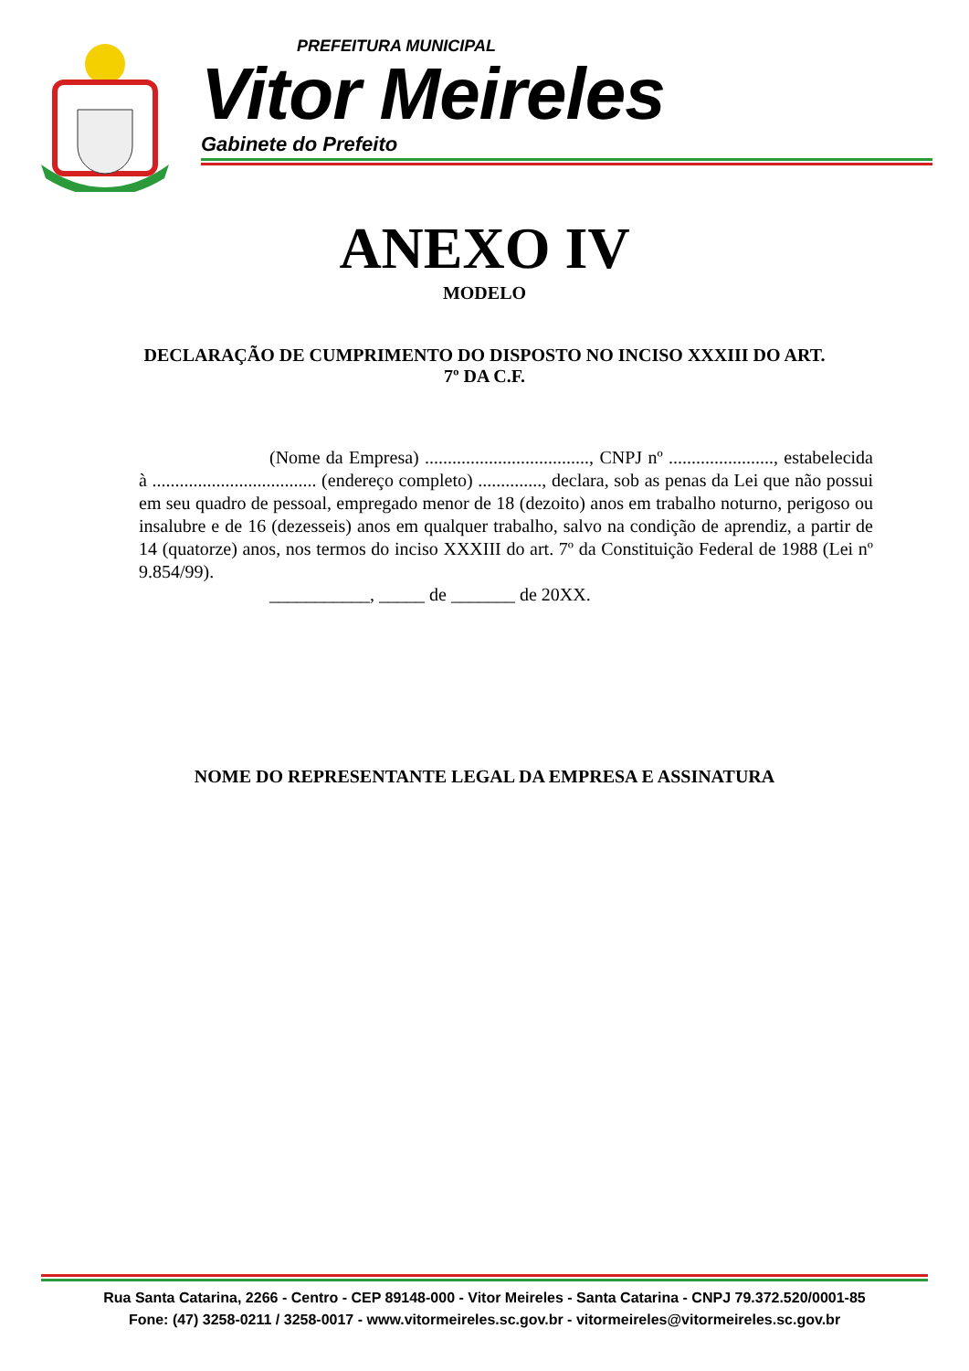PREFEITURA MUNICIPAL
Vitor Meireles
Gabinete do Prefeito
ANEXO IV
MODELO
DECLARAÇÃO DE CUMPRIMENTO DO DISPOSTO NO INCISO XXXIII DO ART. 7º DA C.F.
(Nome da Empresa) ...................................., CNPJ nº ......................., estabelecida à .................................... (endereço completo) .............., declara, sob as penas da Lei que não possui em seu quadro de pessoal, empregado menor de 18 (dezoito) anos em trabalho noturno, perigoso ou insalubre e de 16 (dezesseis) anos em qualquer trabalho, salvo na condição de aprendiz, a partir de 14 (quatorze) anos, nos termos do inciso XXXIII do art. 7º da Constituição Federal de 1988 (Lei nº 9.854/99).
___________, _____ de _______ de 20XX.
NOME DO REPRESENTANTE LEGAL DA EMPRESA E ASSINATURA
Rua Santa Catarina, 2266 - Centro - CEP 89148-000 - Vitor Meireles - Santa Catarina - CNPJ 79.372.520/0001-85
Fone: (47) 3258-0211 / 3258-0017 - www.vitormeireles.sc.gov.br - vitormeireles@vitormeireles.sc.gov.br